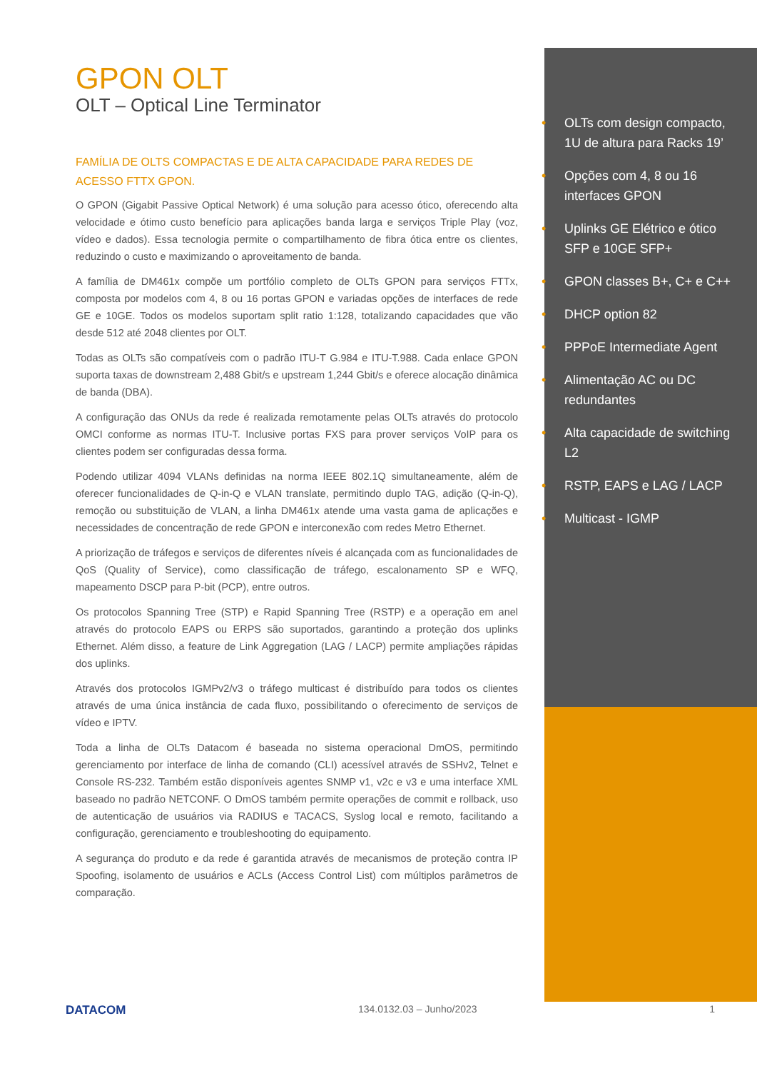GPON OLT
OLT – Optical Line Terminator
FAMÍLIA DE OLTS COMPACTAS E DE ALTA CAPACIDADE PARA REDES DE ACESSO FTTX GPON.
O GPON (Gigabit Passive Optical Network) é uma solução para acesso ótico, oferecendo alta velocidade e ótimo custo benefício para aplicações banda larga e serviços Triple Play (voz, vídeo e dados). Essa tecnologia permite o compartilhamento de fibra ótica entre os clientes, reduzindo o custo e maximizando o aproveitamento de banda.
A família de DM461x compõe um portfólio completo de OLTs GPON para serviços FTTx, composta por modelos com 4, 8 ou 16 portas GPON e variadas opções de interfaces de rede GE e 10GE. Todos os modelos suportam split ratio 1:128, totalizando capacidades que vão desde 512 até 2048 clientes por OLT.
Todas as OLTs são compatíveis com o padrão ITU-T G.984 e ITU-T.988. Cada enlace GPON suporta taxas de downstream 2,488 Gbit/s e upstream 1,244 Gbit/s e oferece alocação dinâmica de banda (DBA).
A configuração das ONUs da rede é realizada remotamente pelas OLTs através do protocolo OMCI conforme as normas ITU-T. Inclusive portas FXS para prover serviços VoIP para os clientes podem ser configuradas dessa forma.
Podendo utilizar 4094 VLANs definidas na norma IEEE 802.1Q simultaneamente, além de oferecer funcionalidades de Q-in-Q e VLAN translate, permitindo duplo TAG, adição (Q-in-Q), remoção ou substituição de VLAN, a linha DM461x atende uma vasta gama de aplicações e necessidades de concentração de rede GPON e interconexão com redes Metro Ethernet.
A priorização de tráfegos e serviços de diferentes níveis é alcançada com as funcionalidades de QoS (Quality of Service), como classificação de tráfego, escalonamento SP e WFQ, mapeamento DSCP para P-bit (PCP), entre outros.
Os protocolos Spanning Tree (STP) e Rapid Spanning Tree (RSTP) e a operação em anel através do protocolo EAPS ou ERPS são suportados, garantindo a proteção dos uplinks Ethernet. Além disso, a feature de Link Aggregation (LAG / LACP) permite ampliações rápidas dos uplinks.
Através dos protocolos IGMPv2/v3 o tráfego multicast é distribuído para todos os clientes através de uma única instância de cada fluxo, possibilitando o oferecimento de serviços de vídeo e IPTV.
Toda a linha de OLTs Datacom é baseada no sistema operacional DmOS, permitindo gerenciamento por interface de linha de comando (CLI) acessível através de SSHv2, Telnet e Console RS-232. Também estão disponíveis agentes SNMP v1, v2c e v3 e uma interface XML baseado no padrão NETCONF. O DmOS também permite operações de commit e rollback, uso de autenticação de usuários via RADIUS e TACACS, Syslog local e remoto, facilitando a configuração, gerenciamento e troubleshooting do equipamento.
A segurança do produto e da rede é garantida através de mecanismos de proteção contra IP Spoofing, isolamento de usuários e ACLs (Access Control List) com múltiplos parâmetros de comparação.
• OLTs com design compacto, 1U de altura para Racks 19’
• Opções com 4, 8 ou 16 interfaces GPON
• Uplinks GE Elétrico e ótico SFP e 10GE SFP+
• GPON classes B+, C+ e C++
• DHCP option 82
• PPPoE Intermediate Agent
• Alimentação AC ou DC redundantes
• Alta capacidade de switching L2
• RSTP, EAPS e LAG / LACP
• Multicast - IGMP
DATACOM 134.0132.03 – Junho/2023 1